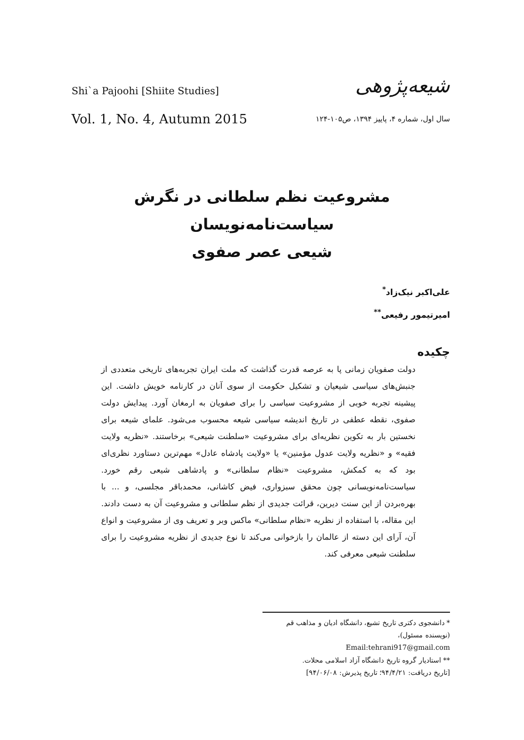Shi`a Pajoohi [Shiite Studies]
شیعه‌پژوهی
Vol. 1, No. 4, Autumn 2015
سال اول، شماره ۴، پاییز ۱۳۹۴، ص۱۰۵-۱۲۴
مشروعیت نظم سلطانی در نگرش سیاست‌نامه‌نویسان
شیعی عصر صفوی
علی‌اکبر نیک‌زاد<sup>*</sup>
امیرتیمور رفیعی<sup>**</sup>
چکیده
دولت صفویان زمانی پا به عرصه قدرت گذاشت که ملت ایران تجربه‌های تاریخی متعددی از جنبش‌های سیاسی شیعیان و تشکیل حکومت از سوی آنان در کارنامه خویش داشت. این پیشینه تجربه خوبی از مشروعیت سیاسی را برای صفویان به ارمغان آورد. پیدایش دولت صفوی، نقطه عطفی در تاریخ اندیشه سیاسی شیعه محسوب می‌شود. علمای شیعه برای نخستین بار به تکوین نظریه‌ای برای مشروعیت «سلطنت شیعی» برخاستند. «نظریه ولایت فقیه» و «نظریه ولایت عدول مؤمنین» یا «ولایت پادشاه عادل» مهم‌ترین دستاورد نظری‌ای بود که به کمکش، مشروعیت «نظام سلطانی» و پادشاهی شیعی رقم خورد. سیاست‌نامه‌نویسانی چون محقق سبزواری، فیض کاشانی، محمدباقر مجلسی، و ... با بهره‌بردن از این سنت دیرین، قرائت جدیدی از نظم سلطانی و مشروعیت آن به دست دادند. این مقاله، با استفاده از نظریه «نظام سلطانی» ماکس وبر و تعریف وی از مشروعیت و انواع آن، آرای این دسته از عالمان را بازخوانی می‌کند تا نوع جدیدی از نظریه مشروعیت را برای سلطنت شیعی معرفی کند.
* دانشجوی دکتری تاریخ تشیع، دانشگاه ادیان و مذاهب قم (نویسنده مسئول)،
Email:tehrani917@gmail.com
** استادیار گروه تاریخ دانشگاه آزاد اسلامی محلات.
[تاریخ دریافت: ۹۴/۴/۲۱؛ تاریخ پذیرش: ۹۴/۰۶/۰۸]